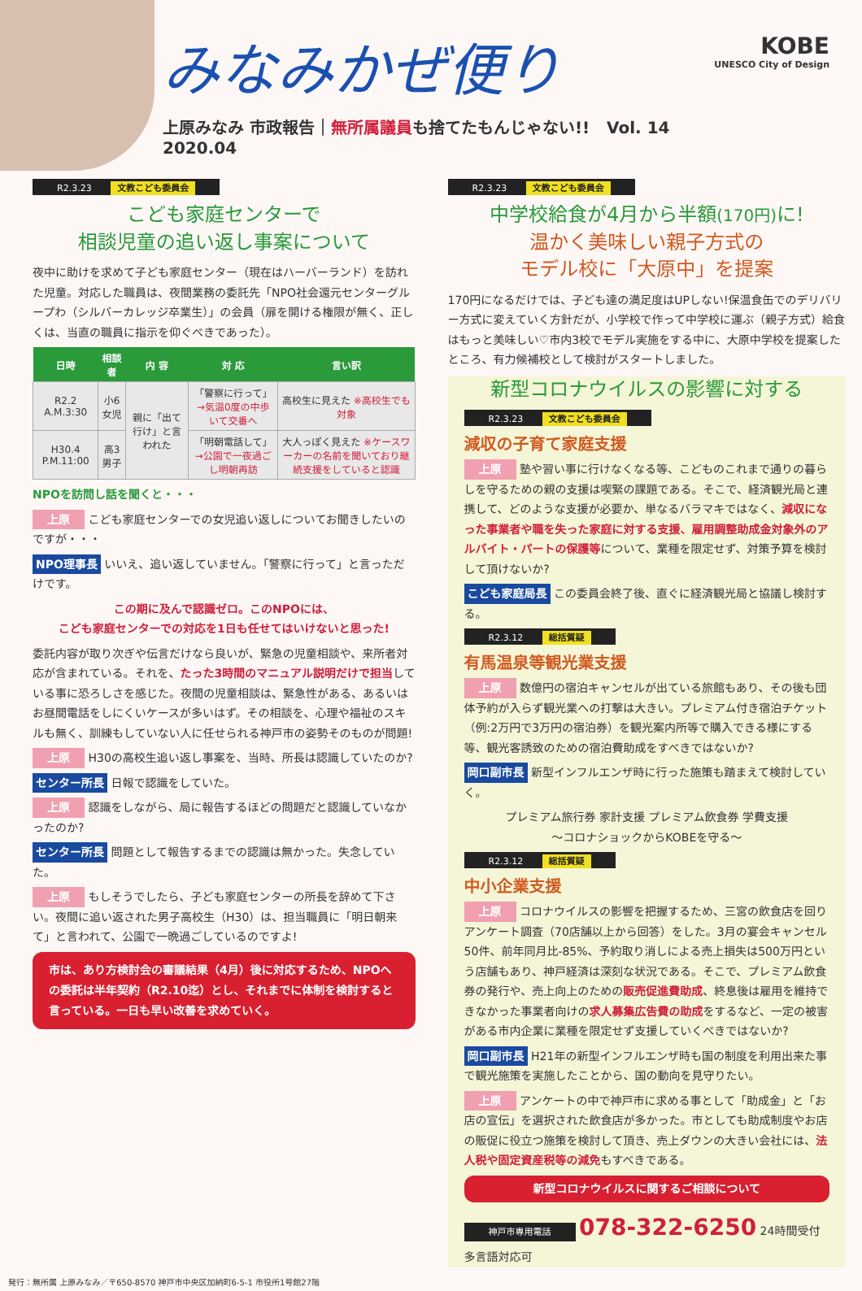みなみかぜ便り
上原みなみ 市政報告｜無所属議員も捨てたもんじゃない!! Vol. 14 2020.04
KOBE
UNESCO City of Design
R2.3.23 文教こども委員会
こども家庭センターで
相談児童の追い返し事案について
夜中に助けを求めて子ども家庭センター（現在はハーバーランド）を訪れた児童。対応した職員は、夜間業務の委託先「NPO社会還元センターグループわ（シルバーカレッジ卒業生）」の会員（扉を開ける権限が無く、正しくは、当直の職員に指示を仰ぐべきであった）。
| 日時 | 相談者 | 内 容 | 対 応 | 言い訳 |
| --- | --- | --- | --- | --- |
| R2.2 A.M.3:30 | 小6 女児 | 親に「出て行け」と言われた | 「警察に行って」 →気温0度の中歩いて交番へ | 高校生に見えた ※高校生でも対象 |
| H30.4 P.M.11:00 | 高3 男子 | | 「明朝電話して」 →公園で一夜過ごし明朝再訪 | 大人っぽく見えた ※ケースワーカーの名前を聞いており継続支援をしていると認識 |
NPOを訪問し話を聞くと・・・
上原 こども家庭センターでの女児追い返しについてお聞きしたいのですが・・・
NPO理事長 いいえ、追い返していません。「警察に行って」と言っただけです。
この期に及んで認識ゼロ。このNPOには、
こども家庭センターでの対応を1日も任せてはいけないと思った!
委託内容が取り次ぎや伝言だけなら良いが、緊急の児童相談や、来所者対応が含まれている。それを、たった3時間のマニュアル説明だけで担当している事に恐ろしさを感じた。夜間の児童相談は、緊急性がある、あるいはお昼間電話をしにくいケースが多いはず。その相談を、心理や福祉のスキルも無く、訓練もしていない人に任せられる神戸市の姿勢そのものが問題!
上原 H30の高校生追い返し事案を、当時、所長は認識していたのか?
センター所長 日報で認識をしていた。
上原 認識をしながら、局に報告するほどの問題だと認識していなかったのか?
センター所長 問題として報告するまでの認識は無かった。失念していた。
上原 もしそうでしたら、子ども家庭センターの所長を辞めて下さい。夜間に追い返された男子高校生（H30）は、担当職員に「明日朝来て」と言われて、公園で一晩過ごしているのですよ!
市は、あり方検討会の審議結果（4月）後に対応するため、NPOへの委託は半年契約（R2.10迄）とし、それまでに体制を検討すると言っている。一日も早い改善を求めていく。
R2.3.23 文教こども委員会
中学校給食が4月から半額(170円) に!
温かく美味しい親子方式の
モデル校に「大原中」を提案
170円になるだけでは、子ども達の満足度はUPしない!保温食缶でのデリバリー方式に変えていく方針だが、小学校で作って中学校に運ぶ（親子方式）給食はもっと美味しい♡市内3校でモデル実施をする中に、大原中学校を提案したところ、有力候補校として検討がスタートしました。
新型コロナウイルスの影響に対する
R2.3.23 文教こども委員会
減収の子育て家庭支援
上原 塾や習い事に行けなくなる等、こどものこれまで通りの暮らしを守るための親の支援は喫緊の課題である。そこで、経済観光局と連携して、どのような支援が必要か、単なるバラマキではなく、減収になった事業者や職を失った家庭に対する支援、雇用調整助成金対象外のアルバイト・パートの保護等について、業種を限定せず、対策予算を検討して頂けないか?
こども家庭局長 この委員会終了後、直ぐに経済観光局と協議し検討する。
R2.3.12 総括質疑
有馬温泉等観光業支援
上原 数億円の宿泊キャンセルが出ている旅館もあり、その後も団体予約が入らず観光業への打撃は大きい。プレミアム付き宿泊チケット（例:2万円で3万円の宿泊券）を観光案内所等で購入できる様にする等、観光客誘致のための宿泊費助成をすべきではないか?
岡口副市長 新型インフルエンザ時に行った施策も踏まえて検討していく。
プレミアム旅行券 家計支援 プレミアム飲食券 学費支援
〜コロナショックからKOBEを守る〜
R2.3.12 総括質疑
中小企業支援
上原 コロナウイルスの影響を把握するため、三宮の飲食店を回りアンケート調査（70店舗以上から回答）をした。3月の宴会キャンセル50件、前年同月比-85%、予約取り消しによる売上損失は500万円という店舗もあり、神戸経済は深刻な状況である。そこで、プレミアム飲食券の発行や、売上向上のための販売促進費助成、終息後は雇用を維持できなかった事業者向けの求人募集広告費の助成をするなど、一定の被害がある市内企業に業種を限定せず支援していくべきではないか?
岡口副市長 H21年の新型インフルエンザ時も国の制度を利用出来た事で観光施策を実施したことから、国の動向を見守りたい。
上原 アンケートの中で神戸市に求める事として「助成金」と「お店の宣伝」を選択された飲食店が多かった。市としても助成制度やお店の販促に役立つ施策を検討して頂き、売上ダウンの大きい会社には、法人税や固定資産税等の減免もすべきである。
新型コロナウイルスに関するご相談について
神戸市専用電話 078-322-6250 24時間受付 多言語対応可
発行：無所属 上原みなみ／〒650-8570 神戸市中央区加納町6-5-1 市役所1号館27階